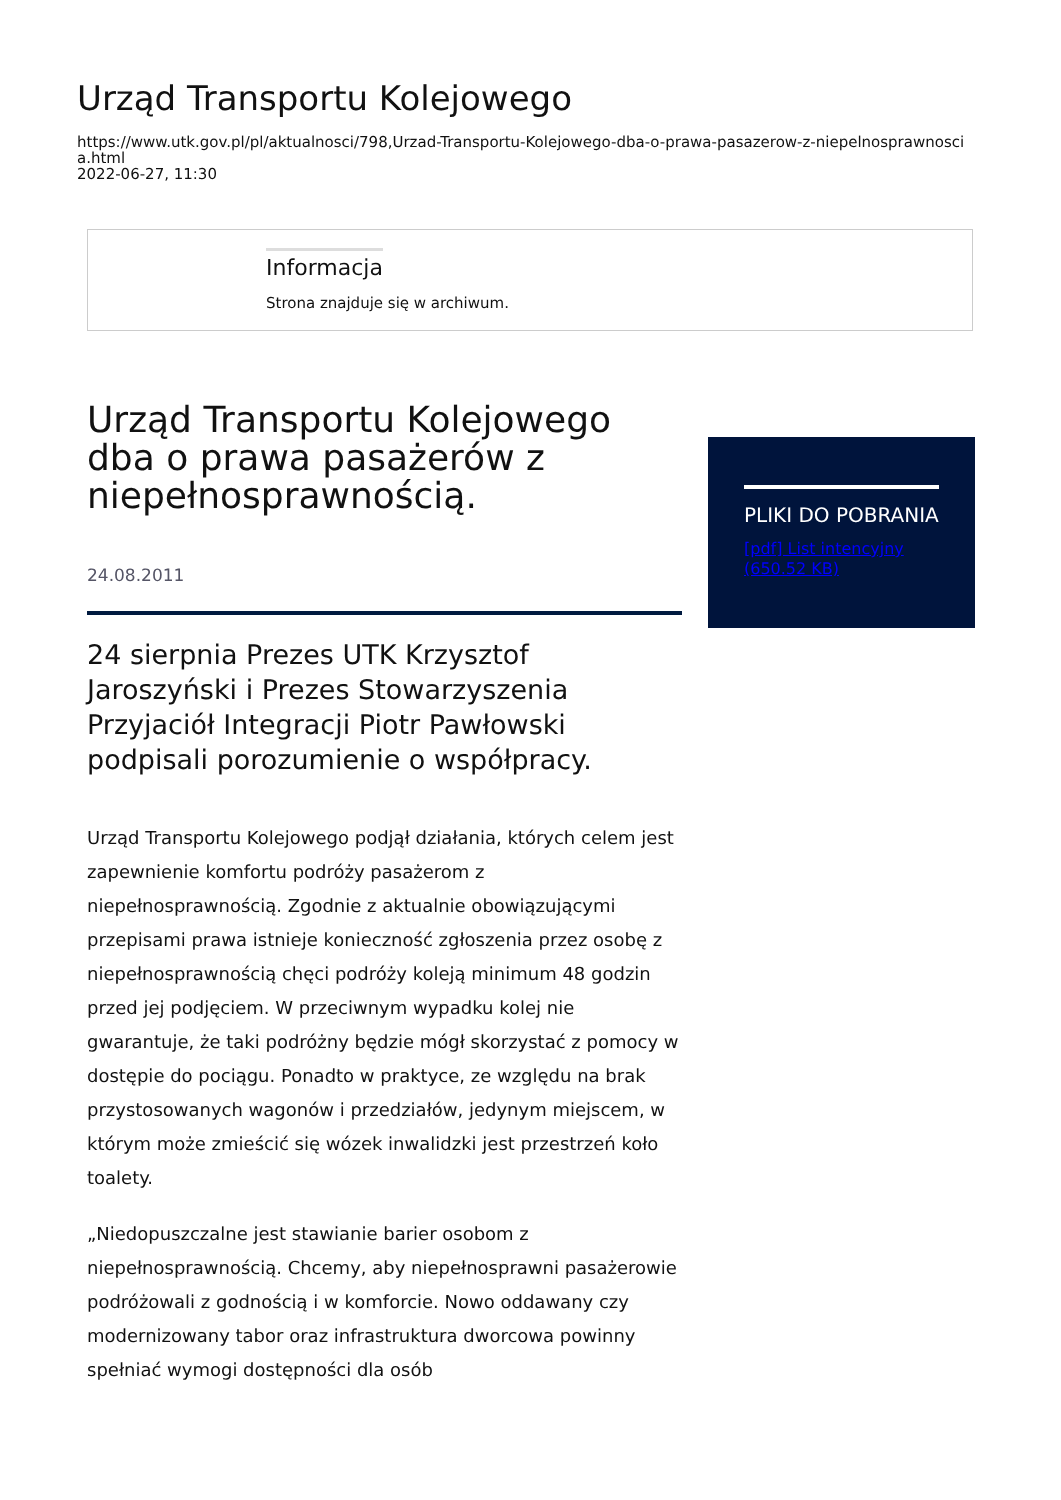Urząd Transportu Kolejowego
https://www.utk.gov.pl/pl/aktualnosci/798,Urzad-Transportu-Kolejowego-dba-o-prawa-pasazerow-z-niepelnosprawnosci
a.html
2022-06-27, 11:30
Informacja
Strona znajduje się w archiwum.
Urząd Transportu Kolejowego dba o prawa pasażerów z niepełnosprawnością.
24.08.2011
24 sierpnia Prezes UTK Krzysztof Jaroszyński i Prezes Stowarzyszenia Przyjaciół Integracji Piotr Pawłowski podpisali porozumienie o współpracy.
Urząd Transportu Kolejowego podjął działania, których celem jest zapewnienie komfortu podróży pasażerom z niepełnosprawnością. Zgodnie z aktualnie obowiązującymi przepisami prawa istnieje konieczność zgłoszenia przez osobę z niepełnosprawnością chęci podróży koleją minimum 48 godzin przed jej podjęciem. W przeciwnym wypadku kolej nie gwarantuje, że taki podróżny będzie mógł skorzystać z pomocy w dostępie do pociągu. Ponadto w praktyce, ze względu na brak przystosowanych wagonów i przedziałów, jedynym miejscem, w którym może zmieścić się wózek inwalidzki jest przestrzeń koło toalety.
„Niedopuszczalne jest stawianie barier osobom z niepełnosprawnością. Chcemy, aby niepełnosprawni pasażerowie podróżowali z godnością i w komforcie. Nowo oddawany czy modernizowany tabor oraz infrastruktura dworcowa powinny spełniać wymogi dostępności dla osób
PLIKI DO POBRANIA
[pdf] List intencyjny (650.52 KB)